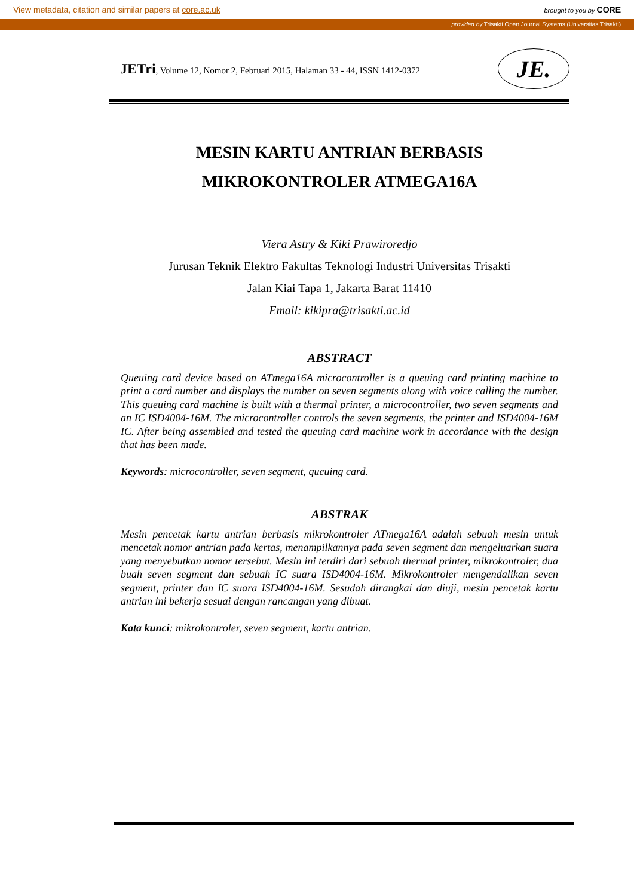View metadata, citation and similar papers at core.ac.uk brought to you by CORE
provided by Trisakti Open Journal Systems (Universitas Trisakti)
JETri, Volume 12, Nomor 2, Februari 2015, Halaman 33 - 44, ISSN 1412-0372
JE.
MESIN KARTU ANTRIAN BERBASIS
MIKROKONTROLER ATMEGA16A
Viera Astry & Kiki Prawiroredjo
Jurusan Teknik Elektro Fakultas Teknologi Industri Universitas Trisakti
Jalan Kiai Tapa 1, Jakarta Barat 11410
Email: kikipra@trisakti.ac.id
ABSTRACT
Queuing card device based on ATmega16A microcontroller is a queuing card printing machine to print a card number and displays the number on seven segments along with voice calling the number. This queuing card machine is built with a thermal printer, a microcontroller, two seven segments and an IC ISD4004-16M. The microcontroller controls the seven segments, the printer and ISD4004-16M IC. After being assembled and tested the queuing card machine work in accordance with the design that has been made.
Keywords: microcontroller, seven segment, queuing card.
ABSTRAK
Mesin pencetak kartu antrian berbasis mikrokontroler ATmega16A adalah sebuah mesin untuk mencetak nomor antrian pada kertas, menampilkannya pada seven segment dan mengeluarkan suara yang menyebutkan nomor tersebut. Mesin ini terdiri dari sebuah thermal printer, mikrokontroler, dua buah seven segment dan sebuah IC suara ISD4004-16M. Mikrokontroler mengendalikan seven segment, printer dan IC suara ISD4004-16M. Sesudah dirangkai dan diuji, mesin pencetak kartu antrian ini bekerja sesuai dengan rancangan yang dibuat.
Kata kunci: mikrokontroler, seven segment, kartu antrian.